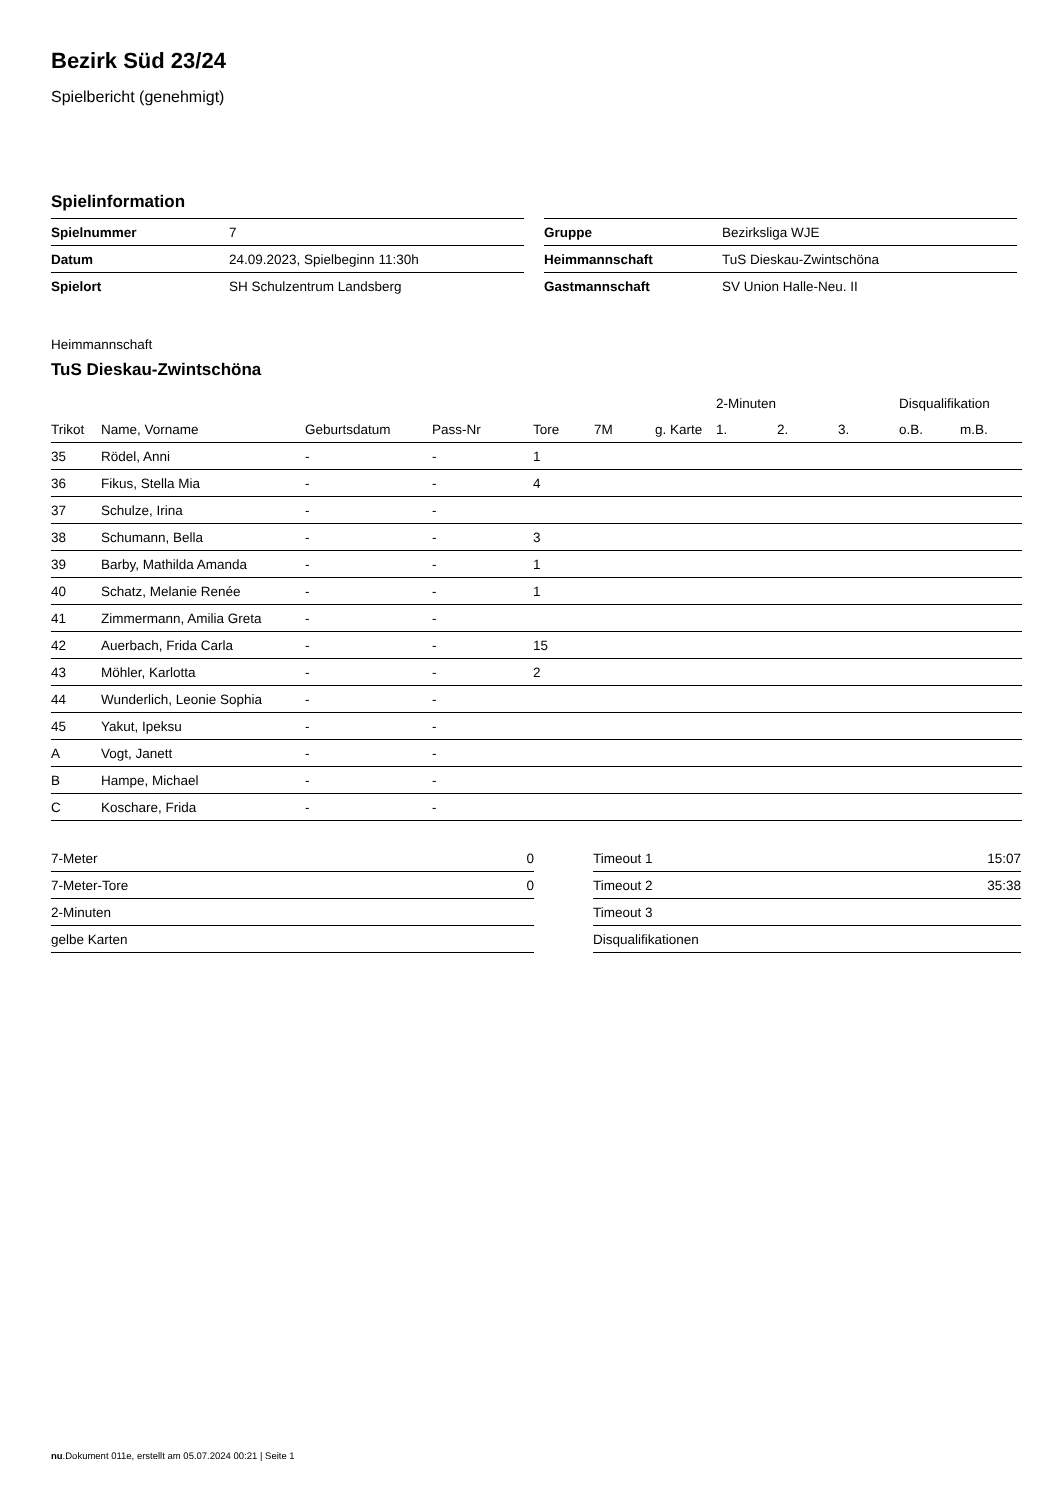Bezirk Süd 23/24
Spielbericht (genehmigt)
Spielinformation
| Spielnummer | 7 |
| Datum | 24.09.2023, Spielbeginn 11:30h |
| Spielort | SH Schulzentrum Landsberg |
| Gruppe | Bezirksliga WJE |
| Heimmannschaft | TuS Dieskau-Zwintschöna |
| Gastmannschaft | SV Union Halle-Neu. II |
Heimmannschaft
TuS Dieskau-Zwintschöna
| | | | | | | | 2-Minuten | | | Disqualifikation | |
| --- | --- | --- | --- | --- | --- | --- | --- | --- | --- | --- | --- |
| Trikot | Name, Vorname | Geburtsdatum | Pass-Nr | Tore | 7M | g. Karte | 1. | 2. | 3. | o.B. | m.B. |
| 35 | Rödel, Anni | - | - | 1 | | | | | | | |
| 36 | Fikus, Stella Mia | - | - | 4 | | | | | | | |
| 37 | Schulze, Irina | - | - | | | | | | | | |
| 38 | Schumann, Bella | - | - | 3 | | | | | | | |
| 39 | Barby, Mathilda Amanda | - | - | 1 | | | | | | | |
| 40 | Schatz, Melanie Renée | - | - | 1 | | | | | | | |
| 41 | Zimmermann, Amilia Greta | - | - | | | | | | | | |
| 42 | Auerbach, Frida Carla | - | - | 15 | | | | | | | |
| 43 | Möhler, Karlotta | - | - | 2 | | | | | | | |
| 44 | Wunderlich, Leonie Sophia | - | - | | | | | | | | |
| 45 | Yakut, Ipeksu | - | - | | | | | | | | |
| A | Vogt, Janett | - | - | | | | | | | | |
| B | Hampe, Michael | - | - | | | | | | | | |
| C | Koschare, Frida | - | - | | | | | | | | |
| 7-Meter | 0 |
| 7-Meter-Tore | 0 |
| 2-Minuten | |
| gelbe Karten | |
| Timeout 1 | 15:07 |
| Timeout 2 | 35:38 |
| Timeout 3 | |
| Disqualifikationen | |
nu.Dokument 011e, erstellt am 05.07.2024 00:21 | Seite 1